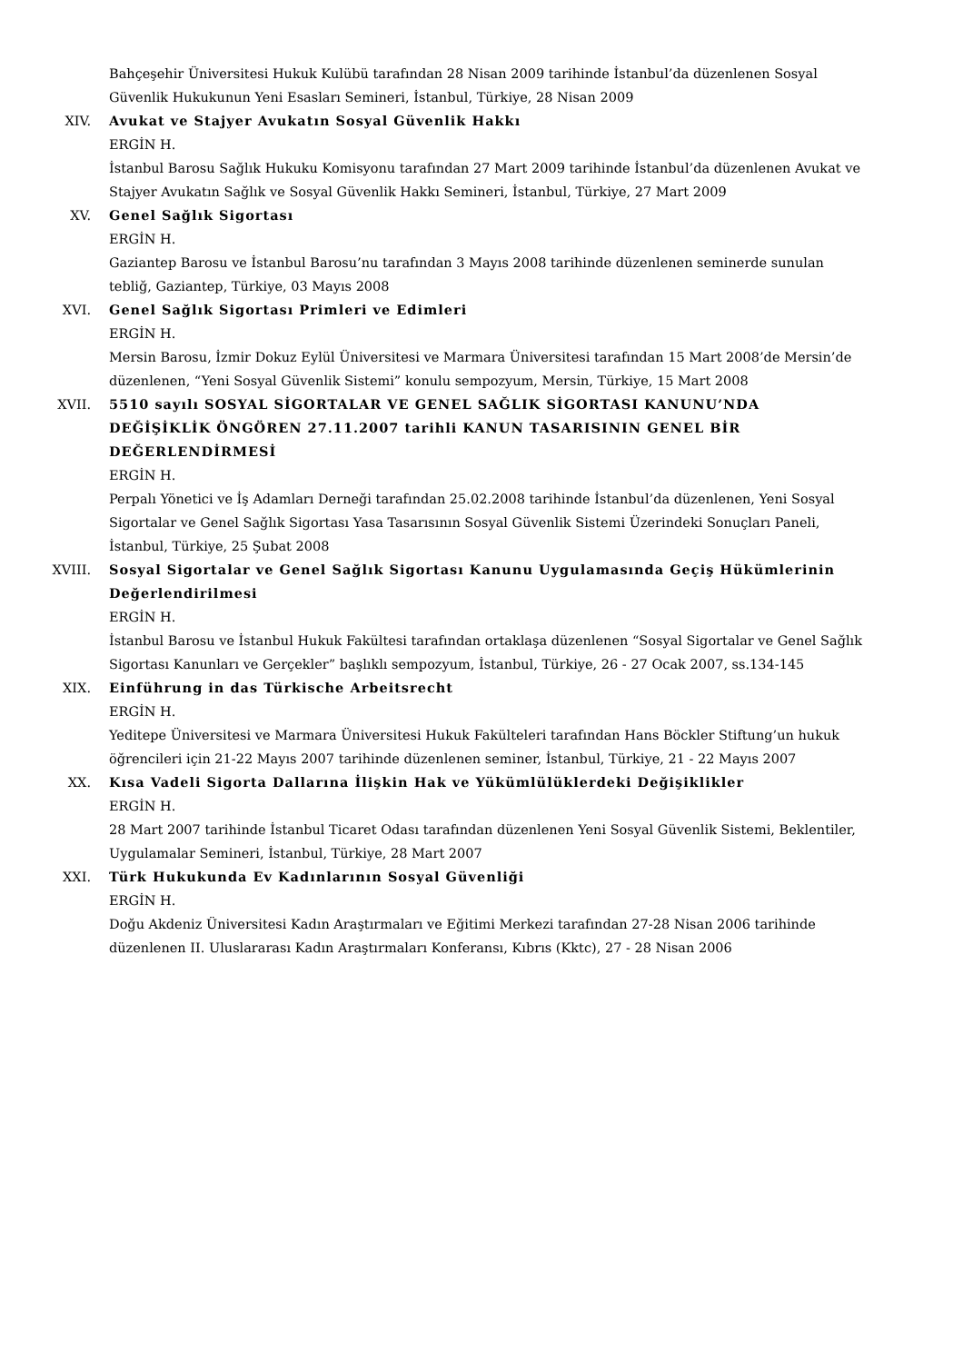Bahçeşehir Üniversitesi Hukuk Kulübü tarafından 28 Nisan 2009 tarihinde İstanbul’da düzenlenen Sosyal Güvenlik Hukukunun Yeni Esasları Semineri, İstanbul, Türkiye, 28 Nisan 2009
XIV. Avukat ve Stajyer Avukatın Sosyal Güvenlik Hakkı
ERGİN H.
İstanbul Barosu Sağlık Hukuku Komisyonu tarafından 27 Mart 2009 tarihinde İstanbul’da düzenlenen Avukat ve Stajyer Avukatın Sağlık ve Sosyal Güvenlik Hakkı Semineri, İstanbul, Türkiye, 27 Mart 2009
XV. Genel Sağlık Sigortası
ERGİN H.
Gaziantep Barosu ve İstanbul Barosu’nu tarafından 3 Mayıs 2008 tarihinde düzenlenen seminerde sunulan tebliğ, Gaziantep, Türkiye, 03 Mayıs 2008
XVI. Genel Sağlık Sigortası Primleri ve Edimleri
ERGİN H.
Mersin Barosu, İzmir Dokuz Eylül Üniversitesi ve Marmara Üniversitesi tarafından 15 Mart 2008’de Mersin’de düzenlenen, “Yeni Sosyal Güvenlik Sistemi” konulu sempozyum, Mersin, Türkiye, 15 Mart 2008
XVII. 5510 sayılı SOSYAL SİGORTALAR VE GENEL SAĞLIK SİGORTASI KANUNU’NDA DEĞİŞİKLİK ÖNGÖREN 27.11.2007 tarihli KANUN TASARISININ GENEL BİR DEĞERLENDİRMESİ
ERGİN H.
Perpalı Yönetici ve İş Adamları Derneği tarafından 25.02.2008 tarihinde İstanbul’da düzenlenen, Yeni Sosyal Sigortalar ve Genel Sağlık Sigortası Yasa Tasarısının Sosyal Güvenlik Sistemi Üzerindeki Sonuçları Paneli, İstanbul, Türkiye, 25 Şubat 2008
XVIII. Sosyal Sigortalar ve Genel Sağlık Sigortası Kanunu Uygulamasında Geçiş Hükümlerinin Değerlendirilmesi
ERGİN H.
İstanbul Barosu ve İstanbul Hukuk Fakültesi tarafından ortaklaşa düzenlenen “Sosyal Sigortalar ve Genel Sağlık Sigortası Kanunları ve Gerçekler” başlıklı sempozyum, İstanbul, Türkiye, 26 - 27 Ocak 2007, ss.134-145
XIX. Einführung in das Türkische Arbeitsrecht
ERGİN H.
Yeditepe Üniversitesi ve Marmara Üniversitesi Hukuk Fakülteleri tarafından Hans Böckler Stiftung’un hukuk öğrencileri için 21-22 Mayıs 2007 tarihinde düzenlenen seminer, İstanbul, Türkiye, 21 - 22 Mayıs 2007
XX. Kısa Vadeli Sigorta Dallarına İlişkin Hak ve Yükümlülüklerdeki Değişiklikler
ERGİN H.
28 Mart 2007 tarihinde İstanbul Ticaret Odası tarafından düzenlenen Yeni Sosyal Güvenlik Sistemi, Beklentiler, Uygulamalar Semineri, İstanbul, Türkiye, 28 Mart 2007
XXI. Türk Hukukunda Ev Kadınlarının Sosyal Güvenliği
ERGİN H.
Doğu Akdeniz Üniversitesi Kadın Araştırmaları ve Eğitimi Merkezi tarafından 27-28 Nisan 2006 tarihinde düzenlenen II. Uluslararası Kadın Araştırmaları Konferansı, Kıbrıs (Kktc), 27 - 28 Nisan 2006